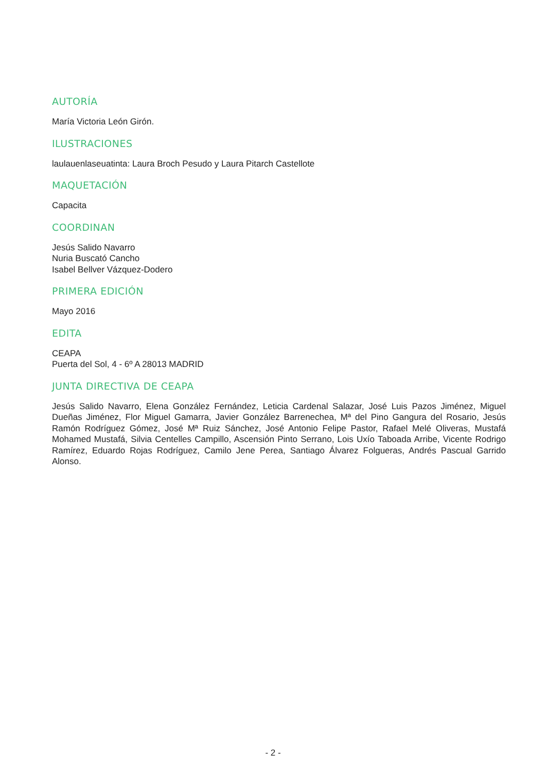AUTORÍA
María Victoria León Girón.
ILUSTRACIONES
laulauenlaseuatinta: Laura Broch Pesudo y Laura Pitarch Castellote
MAQUETACIÓN
Capacita
COORDINAN
Jesús Salido Navarro
Nuria Buscató Cancho
Isabel Bellver Vázquez-Dodero
PRIMERA EDICIÓN
Mayo 2016
EDITA
CEAPA
Puerta del Sol, 4 - 6º A 28013 MADRID
JUNTA DIRECTIVA DE CEAPA
Jesús Salido Navarro, Elena González Fernández, Leticia Cardenal Salazar, José Luis Pazos Jiménez, Miguel Dueñas Jiménez, Flor Miguel Gamarra, Javier González Barrenechea, Mª del Pino Gangura del Rosario, Jesús Ramón Rodríguez Gómez, José Mª Ruiz Sánchez, José Antonio Felipe Pastor, Rafael Melé Oliveras, Mustafá Mohamed Mustafá, Silvia Centelles Campillo, Ascensión Pinto Serrano, Lois Uxío Taboada Arribe, Vicente Rodrigo Ramírez, Eduardo Rojas Rodríguez, Camilo Jene Perea, Santiago Álvarez Folgueras, Andrés Pascual Garrido Alonso.
- 2 -